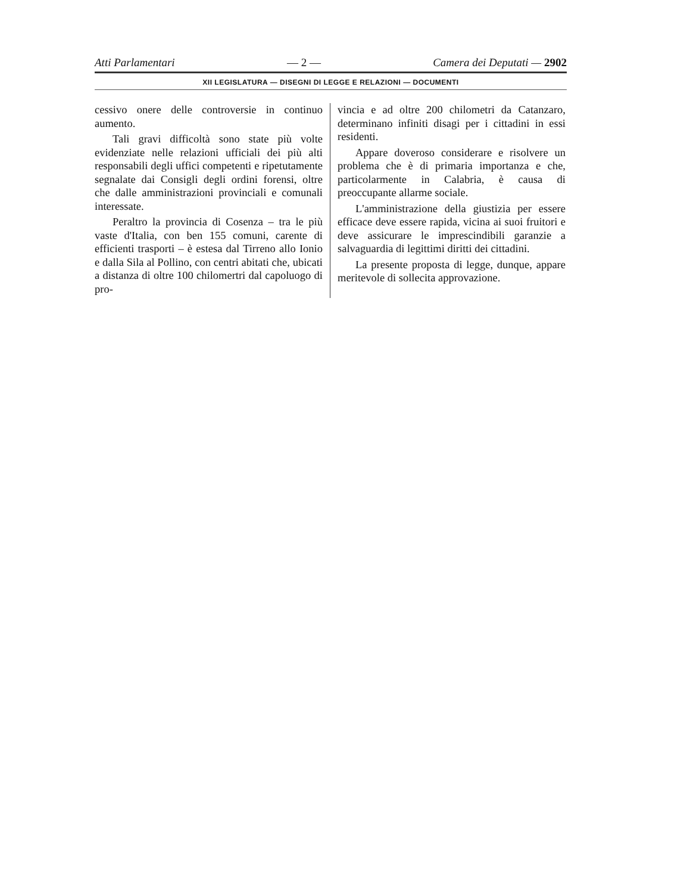Atti Parlamentari — 2 — Camera dei Deputati — 2902
XII LEGISLATURA — DISEGNI DI LEGGE E RELAZIONI — DOCUMENTI
cessivo onere delle controversie in continuo aumento.
Tali gravi difficoltà sono state più volte evidenziate nelle relazioni ufficiali dei più alti responsabili degli uffici competenti e ripetutamente segnalate dai Consigli degli ordini forensi, oltre che dalle amministrazioni provinciali e comunali interessate.
Peraltro la provincia di Cosenza – tra le più vaste d'Italia, con ben 155 comuni, carente di efficienti trasporti – è estesa dal Tirreno allo Ionio e dalla Sila al Pollino, con centri abitati che, ubicati a distanza di oltre 100 chilomertri dal capoluogo di pro-
vincia e ad oltre 200 chilometri da Catanzaro, determinano infiniti disagi per i cittadini in essi residenti.
Appare doveroso considerare e risolvere un problema che è di primaria importanza e che, particolarmente in Calabria, è causa di preoccupante allarme sociale.
L'amministrazione della giustizia per essere efficace deve essere rapida, vicina ai suoi fruitori e deve assicurare le imprescindibili garanzie a salvaguardia di legittimi diritti dei cittadini.
La presente proposta di legge, dunque, appare meritevole di sollecita approvazione.